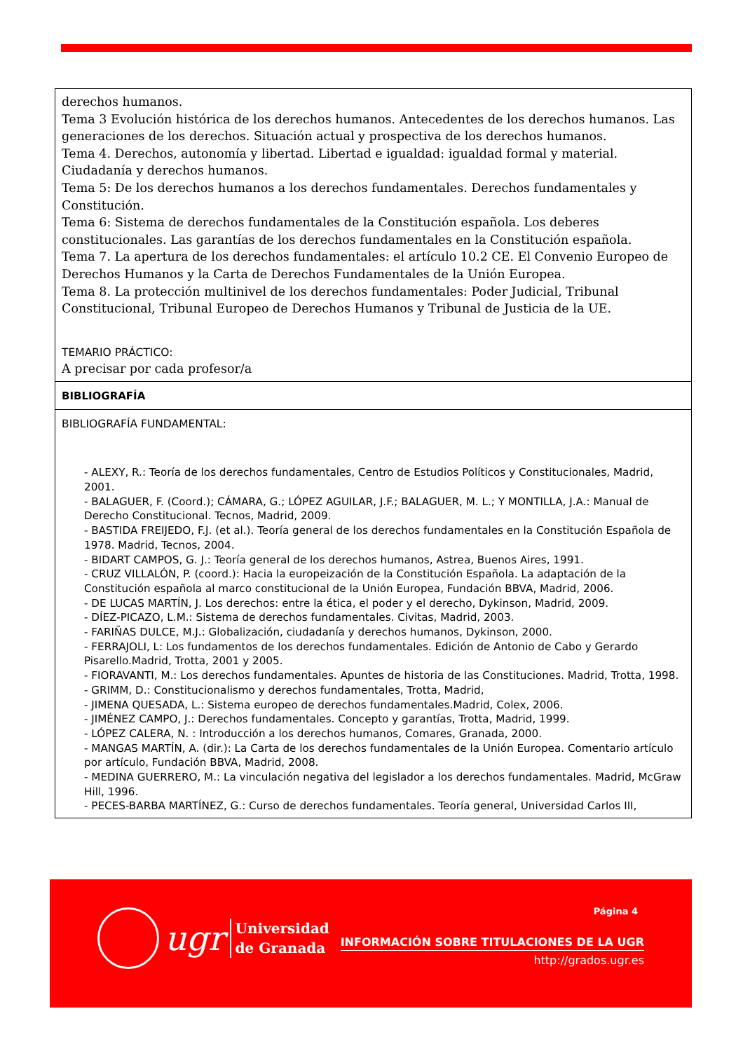| derechos humanos. Tema 3 Evolución histórica de los derechos humanos. Antecedentes de los derechos humanos. Las generaciones de los derechos. Situación actual y prospectiva de los derechos humanos. Tema 4. Derechos, autonomía y libertad. Libertad e igualdad: igualdad formal y material. Ciudadanía y derechos humanos. Tema 5: De los derechos humanos a los derechos fundamentales. Derechos fundamentales y Constitución. Tema 6: Sistema de derechos fundamentales de la Constitución española. Los deberes constitucionales. Las garantías de los derechos fundamentales en la Constitución española. Tema 7. La apertura de los derechos fundamentales: el artículo 10.2 CE. El Convenio Europeo de Derechos Humanos y la Carta de Derechos Fundamentales de la Unión Europea. Tema 8. La protección multinivel de los derechos fundamentales: Poder Judicial, Tribunal Constitucional, Tribunal Europeo de Derechos Humanos y Tribunal de Justicia de la UE. TEMARIO PRÁCTICO: A precisar por cada profesor/a |
| BIBLIOGRAFÍA |
| BIBLIOGRAFÍA FUNDAMENTAL: - ALEXY, R.: Teoría de los derechos fundamentales, Centro de Estudios Políticos y Constitucionales, Madrid, 2001. - BALAGUER, F. (Coord.); CÁMARA, G.; LÓPEZ AGUILAR, J.F.; BALAGUER, M. L.; Y MONTILLA, J.A.: Manual de Derecho Constitucional. Tecnos, Madrid, 2009. - BASTIDA FREIJEDO, F.J. (et al.). Teoría general de los derechos fundamentales en la Constitución Española de 1978. Madrid, Tecnos, 2004. - BIDART CAMPOS, G. J.: Teoría general de los derechos humanos, Astrea, Buenos Aires, 1991. - CRUZ VILLALÓN, P. (coord.): Hacia la europeización de la Constitución Española. La adaptación de la Constitución española al marco constitucional de la Unión Europea, Fundación BBVA, Madrid, 2006. - DE LUCAS MARTÍN, J. Los derechos: entre la ética, el poder y el derecho, Dykinson, Madrid, 2009. - DÍEZ-PICAZO, L.M.: Sistema de derechos fundamentales. Civitas, Madrid, 2003. - FARIÑAS DULCE, M.J.: Globalización, ciudadanía y derechos humanos, Dykinson, 2000. - FERRAJOLI, L: Los fundamentos de los derechos fundamentales. Edición de Antonio de Cabo y Gerardo Pisarello.Madrid, Trotta, 2001 y 2005. - FIORAVANTI, M.: Los derechos fundamentales. Apuntes de historia de las Constituciones. Madrid, Trotta, 1998. - GRIMM, D.: Constitucionalismo y derechos fundamentales, Trotta, Madrid, - JIMENA QUESADA, L.: Sistema europeo de derechos fundamentales.Madrid, Colex, 2006. - JIMÉNEZ CAMPO, J.: Derechos fundamentales. Concepto y garantías, Trotta, Madrid, 1999. - LÓPEZ CALERA, N. : Introducción a los derechos humanos, Comares, Granada, 2000. - MANGAS MARTÍN, A. (dir.): La Carta de los derechos fundamentales de la Unión Europea. Comentario artículo por artículo, Fundación BBVA, Madrid, 2008. - MEDINA GUERRERO, M.: La vinculación negativa del legislador a los derechos fundamentales. Madrid, McGraw Hill, 1996. - PECES-BARBA MARTÍNEZ, G.: Curso de derechos fundamentales. Teoría general, Universidad Carlos III, |
ugr
Universidad
de Granada
Página 4
INFORMACIÓN SOBRE TITULACIONES DE LA UGR
http://grados.ugr.es